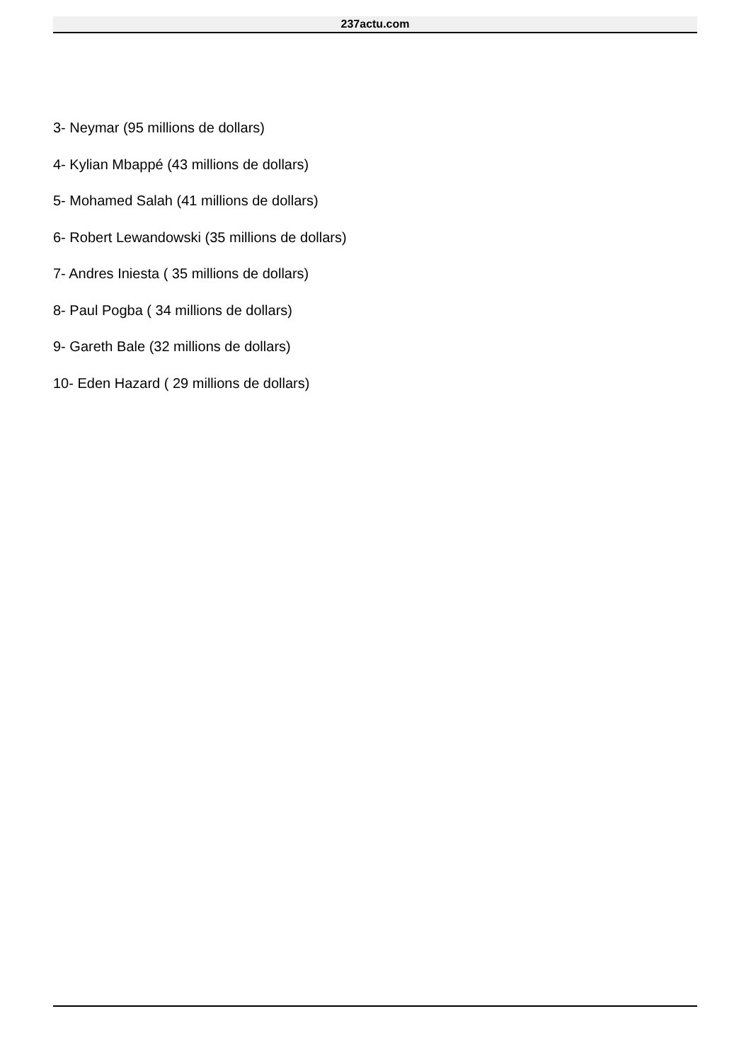237actu.com
3- Neymar (95 millions de dollars)
4- Kylian Mbappé (43 millions de dollars)
5- Mohamed Salah (41 millions de dollars)
6- Robert Lewandowski (35 millions de dollars)
7- Andres Iniesta ( 35 millions de dollars)
8- Paul Pogba ( 34 millions de dollars)
9- Gareth Bale (32 millions de dollars)
10- Eden Hazard ( 29 millions de dollars)